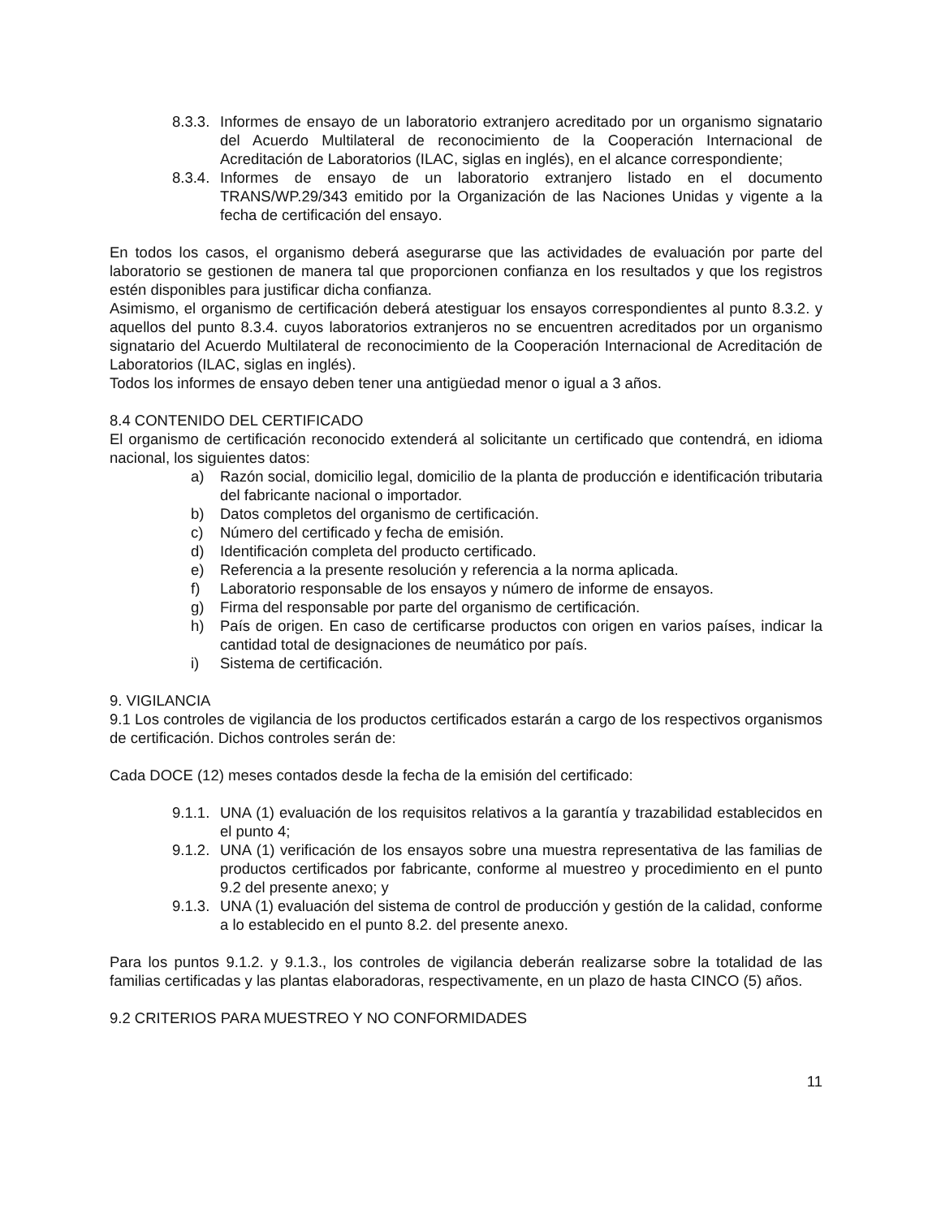8.3.3.
Informes de ensayo de un laboratorio extranjero acreditado por un organismo signatario del Acuerdo Multilateral de reconocimiento de la Cooperación Internacional de Acreditación de Laboratorios (ILAC, siglas en inglés), en el alcance correspondiente;
8.3.4.
Informes de ensayo de un laboratorio extranjero listado en el documento TRANS/WP.29/343 emitido por la Organización de las Naciones Unidas y vigente a la fecha de certificación del ensayo.
En todos los casos, el organismo deberá asegurarse que las actividades de evaluación por parte del laboratorio se gestionen de manera tal que proporcionen confianza en los resultados y que los registros estén disponibles para justificar dicha confianza.
Asimismo, el organismo de certificación deberá atestiguar los ensayos correspondientes al punto 8.3.2. y aquellos del punto 8.3.4. cuyos laboratorios extranjeros no se encuentren acreditados por un organismo signatario del Acuerdo Multilateral de reconocimiento de la Cooperación Internacional de Acreditación de Laboratorios (ILAC, siglas en inglés).
Todos los informes de ensayo deben tener una antigüedad menor o igual a 3 años.
8.4 CONTENIDO DEL CERTIFICADO
El organismo de certificación reconocido extenderá al solicitante un certificado que contendrá, en idioma nacional, los siguientes datos:
a) Razón social, domicilio legal, domicilio de la planta de producción e identificación tributaria del fabricante nacional o importador.
b) Datos completos del organismo de certificación.
c) Número del certificado y fecha de emisión.
d) Identificación completa del producto certificado.
e) Referencia a la presente resolución y referencia a la norma aplicada.
f) Laboratorio responsable de los ensayos y número de informe de ensayos.
g) Firma del responsable por parte del organismo de certificación.
h) País de origen. En caso de certificarse productos con origen en varios países, indicar la cantidad total de designaciones de neumático por país.
i) Sistema de certificación.
9. VIGILANCIA
9.1 Los controles de vigilancia de los productos certificados estarán a cargo de los respectivos organismos de certificación. Dichos controles serán de:
Cada DOCE (12) meses contados desde la fecha de la emisión del certificado:
9.1.1.
UNA (1) evaluación de los requisitos relativos a la garantía y trazabilidad establecidos en el punto 4;
9.1.2.
UNA (1) verificación de los ensayos sobre una muestra representativa de las familias de productos certificados por fabricante, conforme al muestreo y procedimiento en el punto 9.2 del presente anexo; y
9.1.3.
UNA (1) evaluación del sistema de control de producción y gestión de la calidad, conforme a lo establecido en el punto 8.2. del presente anexo.
Para los puntos 9.1.2. y 9.1.3., los controles de vigilancia deberán realizarse sobre la totalidad de las familias certificadas y las plantas elaboradoras, respectivamente, en un plazo de hasta CINCO (5) años.
9.2 CRITERIOS PARA MUESTREO Y NO CONFORMIDADES
11